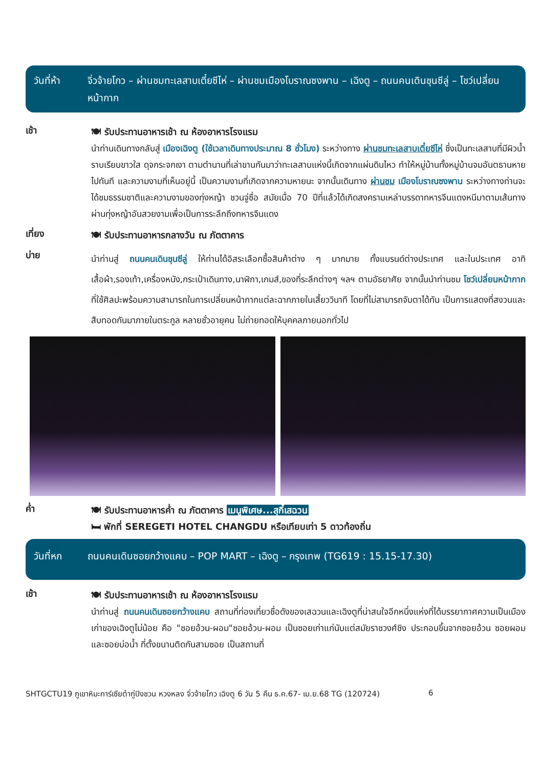วันที่ห้า จิ่วจ้ายโกว – ผ่านชมทะเลสาบเตี๋ยซีไห่ – ผ่านชมเมืองโบราณซงพาน – เฉิงตู – ถนนคนเดินชุนซีลู่ – โชว์เปลี่ยนหน้ากาก
เช้า
🍽 รับประทานอาหารเช้า ณ ห้องอาหารโรงแรม
นำท่านเดินทางกลับสู่ เมืองเฉิงตู (ใช้เวลาเดินทางประมาณ 8 ชั่วโมง) ระหว่างทาง ผ่านชมทะเลสาบเตี๋ยซีไห่ ซึ่งเป็นทะเลสาบที่มีผิวน้ำราบเรียบขาวใส ดุจกระจกเงา ตามตำนานที่เล่าขานกันมาว่าทะเลสาบแห่งนี้เกิดจากแผ่นดินไหว ทำให้หมู่บ้านทั้งหมู่บ้านจมอันตธานหายไปทันที และความงามที่เห็นอยู่นี้ เป็นความงามที่เกิดจากความหายนะ จากนั้นเดินทาง ผ่านชม เมืองโบราณซงพาน ระหว่างทางท่านจะได้ชมธรรมชาติและความงามของทุ่งหญ้า ชวนจู่ซื่อ สมัยเมื่อ 70 ปีที่แล้วได้เกิดสงครามเหล่าบรรดาทหารจีนแดงหนีมาตามเส้นทางผ่านทุ่งหญ้าอันสวยงามเพื่อเป็นการระลึกถึงทหารจีนแดง
เที่ยง
🍽 รับประทานอาหารกลางวัน ณ ภัตตาคาร
บ่าย
นำท่านสู่ ถนนคนเดินชุนซีลู่ ให้ท่านได้อิสระเลือกซื้อสินค้าต่าง ๆ มากมาย ทั้งแบรนด์ต่างประเทศ และในประเทศ อาทิ เสื้อผ้า,รองเท้า,เครื่องหนัง,กระเป๋าเดินทาง,นาฬิกา,เกมส์,ของที่ระลึกต่างๆ ฯลฯ ตามอัธยาศัย จากนั้นนำท่านชม โชว์เปลี่ยนหน้ากาก ที่ใช้ศิลปะพร้อมความสามารถในการเปลี่ยนหน้ากากแต่ละฉากภายในเสี้ยววินาที โดยที่ไม่สามารถจับตาได้ทัน เป็นการแสดงที่สงวนและสืบทอดกันมาภายในตระกูล หลายชั่วอายุคน ไม่ถ่ายทอดให้บุคคลภายนอกทั่วไป
ค่ำ
🍽 รับประทานอาหารค่ำ ณ ภัตตาคาร เมนูพิเศษ...สุกี้เสฉวน
🛏 พักที่ SEREGETI HOTEL CHANGDU หรือเทียบเท่า 5 ดาวท้องถิ่น
วันที่หก ถนนคนเดินซอยกว้างแคบ – POP MART – เฉิงตู – กรุงเทพ (TG619 : 15.15-17.30)
เช้า
🍽 รับประทานอาหารเช้า ณ ห้องอาหารโรงแรม
นำท่านสู่ ถนนคนเดินซอยกว้างแคบ สถานที่ท่องเที่ยวชื่อดังของเสฉวนและเฉิงตูที่น่าสนใจอีกหนึ่งแห่งที่ได้บรรยากาศความเป็นเมืองเก่าของเฉิงตูไม่น้อย คือ "ซอยอ้วน-ผอม"ซอยอ้วน-ผอม เป็นซอยเก่าแก่นับแต่สมัยราชวงศ์ชิง ประกอบขึ้นจากซอยอ้วน ซอยผอม และซอยบ่อน้ำ ที่ตั้งขนานติดกันสามซอย เป็นสถานที่
SHTGCTU19 ภูเขาหิมะการ์เซียต๋ากู่ปิงชวน หวงหลง จิ่วจ้ายโกว เฉิงตู 6 วัน 5 คืน ธ.ค.67- เม.ย.68 TG (120724) 6